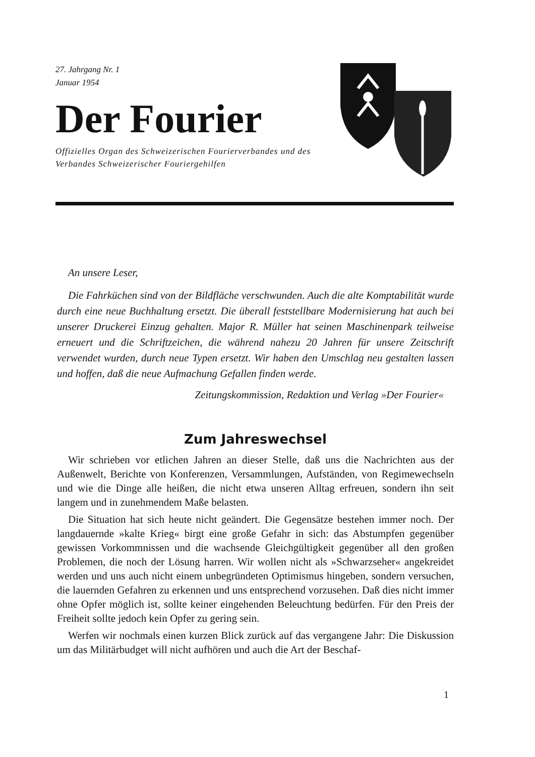27. Jahrgang Nr. 1
Januar 1954
Der Fourier
Offizielles Organ des Schweizerischen Fourierverbandes und des Verbandes Schweizerischer Fouriergehilfen
An unsere Leser,
Die Fahrküchen sind von der Bildfläche verschwunden. Auch die alte Komptabilität wurde durch eine neue Buchhaltung ersetzt. Die überall feststellbare Modernisierung hat auch bei unserer Druckerei Einzug gehalten. Major R. Müller hat seinen Maschinenpark teilweise erneuert und die Schriftzeichen, die während nahezu 20 Jahren für unsere Zeitschrift verwendet wurden, durch neue Typen ersetzt. Wir haben den Umschlag neu gestalten lassen und hoffen, daß die neue Aufmachung Gefallen finden werde.
Zeitungskommission, Redaktion und Verlag »Der Fourier«
Zum Jahreswechsel
Wir schrieben vor etlichen Jahren an dieser Stelle, daß uns die Nachrichten aus der Außenwelt, Berichte von Konferenzen, Versammlungen, Aufständen, von Regimewechseln und wie die Dinge alle heißen, die nicht etwa unseren Alltag erfreuen, sondern ihn seit langem und in zunehmendem Maße belasten.
Die Situation hat sich heute nicht geändert. Die Gegensätze bestehen immer noch. Der langdauernde »kalte Krieg« birgt eine große Gefahr in sich: das Abstumpfen gegenüber gewissen Vorkommnissen und die wachsende Gleichgültigkeit gegenüber all den großen Problemen, die noch der Lösung harren. Wir wollen nicht als »Schwarzseher« angekreidet werden und uns auch nicht einem unbegründeten Optimismus hingeben, sondern versuchen, die lauernden Gefahren zu erkennen und uns entsprechend vorzusehen. Daß dies nicht immer ohne Opfer möglich ist, sollte keiner eingehenden Beleuchtung bedürfen. Für den Preis der Freiheit sollte jedoch kein Opfer zu gering sein.
Werfen wir nochmals einen kurzen Blick zurück auf das vergangene Jahr: Die Diskussion um das Militärbudget will nicht aufhören und auch die Art der Beschaf-
1